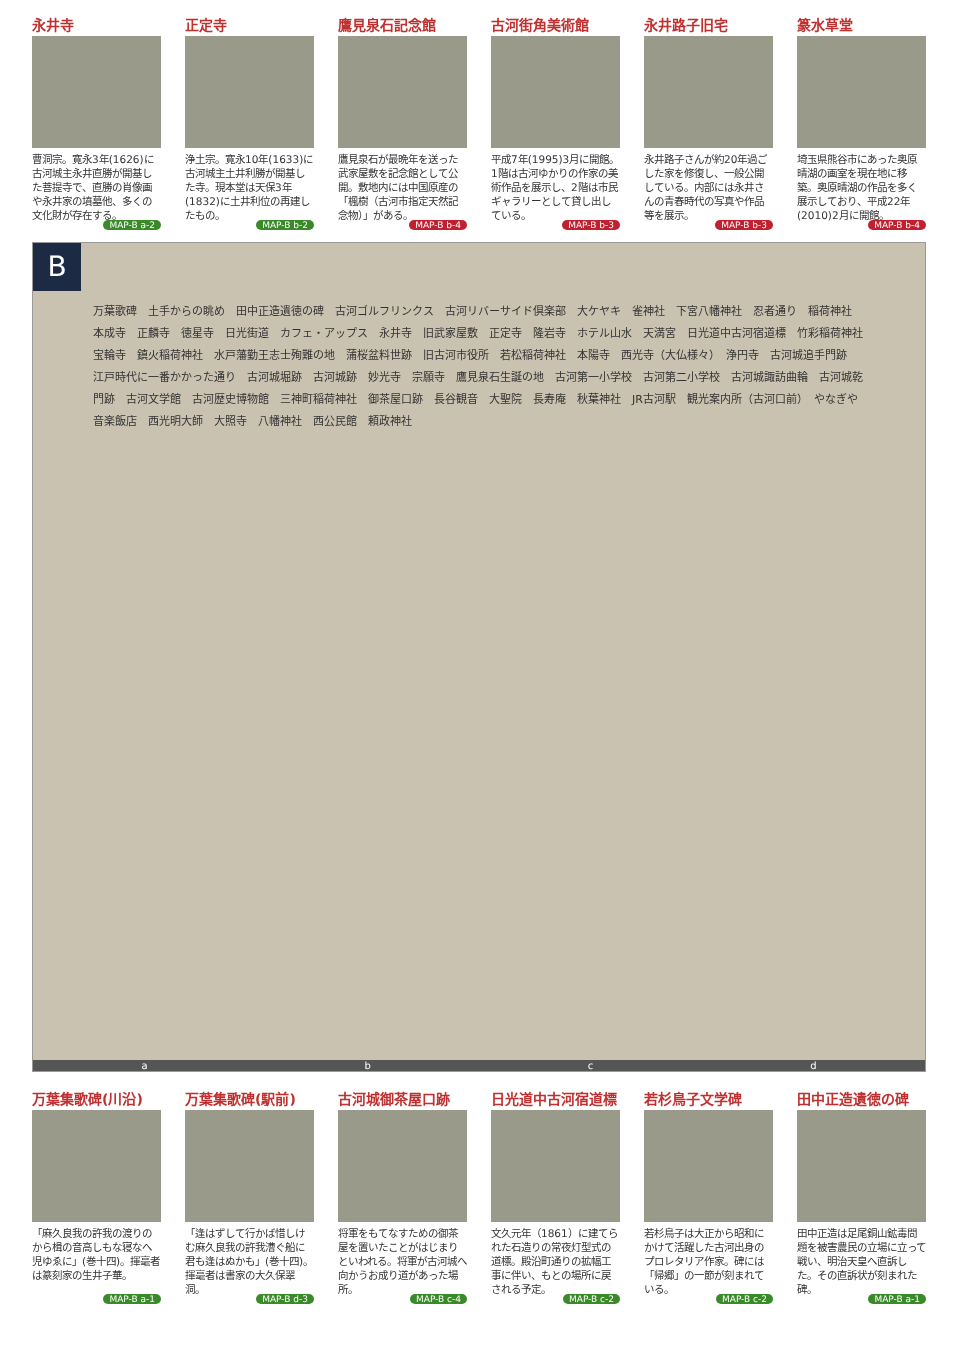永井寺
曹洞宗。寛永3年(1626)に古河城主永井直勝が開基した菩提寺で、直勝の肖像画や永井家の墳墓他、多くの文化財が存在する。
MAP-B a-2
正定寺
浄土宗。寛永10年(1633)に古河城主土井利勝が開基した寺。現本堂は天保3年(1832)に土井利位の再建したもの。
MAP-B b-2
鷹見泉石記念館
鷹見泉石が最晩年を送った武家屋敷を記念館として公開。敷地内には中国原産の「楓樹（古河市指定天然記念物）」がある。
MAP-B b-4
古河街角美術館
平成7年(1995)3月に開館。1階は古河ゆかりの作家の美術作品を展示し、2階は市民ギャラリーとして貸し出している。
MAP-B b-3
永井路子旧宅
永井路子さんが約20年過ごした家を修復し、一般公開している。内部には永井さんの青春時代の写真や作品等を展示。
MAP-B b-3
篆水草堂
埼玉県熊谷市にあった奥原晴湖の画室を現在地に移築。奥原晴湖の作品を多く展示しており、平成22年(2010)2月に開館。
MAP-B b-4
B
万葉歌碑　土手からの眺め　田中正造遺徳の碑　古河ゴルフリンクス　古河リバーサイド倶楽部　大ケヤキ　雀神社　下宮八幡神社　忍者通り　稲荷神社　本成寺　正麟寺　徳星寺　日光街道　カフェ・アップス　永井寺　旧武家屋敷　正定寺　隆岩寺　ホテル山水　天満宮　日光道中古河宿道標　竹彩稲荷神社　宝輪寺　鎮火稲荷神社　水戸藩勤王志士殉難の地　蒲桜盆料世跡　旧古河市役所　若松稲荷神社　本陽寺　西光寺（大仏様々）　浄円寺　古河城追手門跡　江戸時代に一番かかった通り　古河城堀跡　古河城跡　妙光寺　宗願寺　鷹見泉石生誕の地　古河第一小学校　古河第二小学校　古河城諏訪曲輪　古河城乾門跡　古河文学館　古河歴史博物館　三神町稲荷神社　御茶屋口跡　長谷観音　大聖院　長寿庵　秋葉神社　JR古河駅　観光案内所（古河口前）　やなぎや　音楽飯店　西光明大師　大照寺　八幡神社　西公民館　頼政神社
abcd
万葉集歌碑(川沿)
「麻久良我の許我の渡りのから楫の音高しもな寝なへ児ゆゑに」(巻十四)。揮毫者は篆刻家の生井子華。
MAP-B a-1
万葉集歌碑(駅前)
「逢はずして行かば惜しけむ麻久良我の許我漕ぐ船に君も逢はぬかも」(巻十四)。揮毫者は書家の大久保翠洞。
MAP-B d-3
古河城御茶屋口跡
将軍をもてなすための御茶屋を置いたことがはじまりといわれる。将軍が古河城へ向かうお成り道があった場所。
MAP-B c-4
日光道中古河宿道標
文久元年（1861）に建てられた石造りの常夜灯型式の道標。殿沿町通りの拡幅工事に伴い、もとの場所に戻される予定。
MAP-B c-2
若杉鳥子文学碑
若杉鳥子は大正から昭和にかけて活躍した古河出身のプロレタリア作家。碑には「帰郷」の一節が刻まれている。
MAP-B c-2
田中正造遺徳の碑
田中正造は足尾銅山鉱毒問題を被害農民の立場に立って戦い、明治天皇へ直訴した。その直訴状が刻まれた碑。
MAP-B a-1